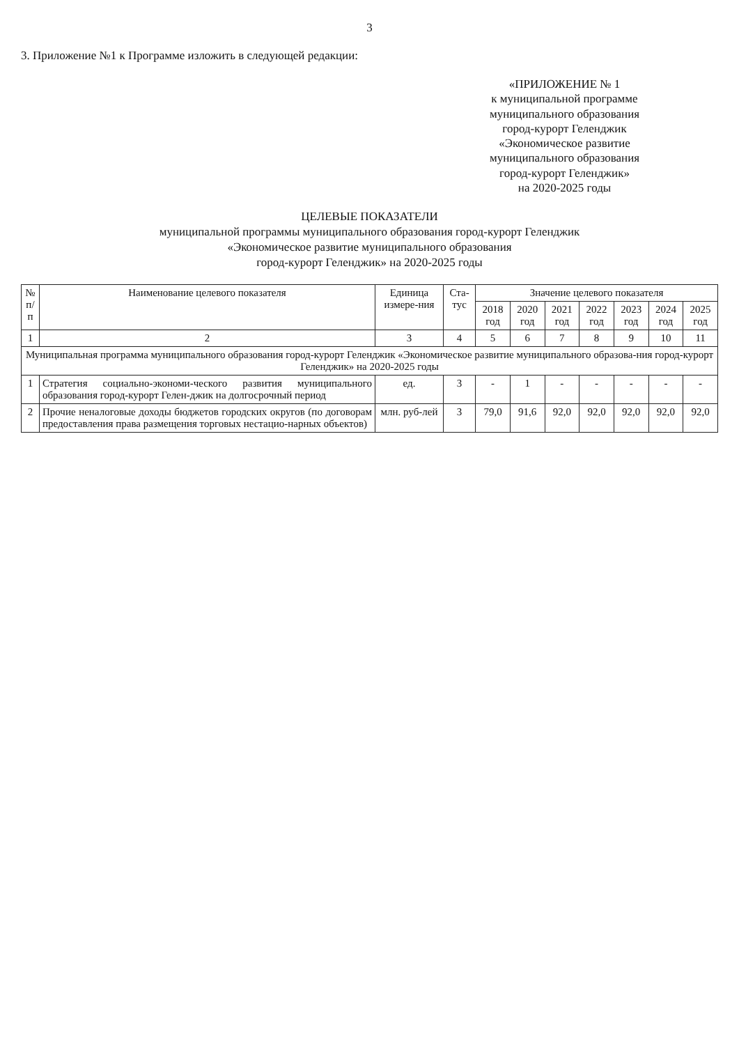3
3. Приложение №1 к Программе изложить в следующей редакции:
«ПРИЛОЖЕНИЕ № 1
к муниципальной программе
муниципального образования
город-курорт Геленджик
«Экономическое развитие
муниципального образования
город-курорт Геленджик»
на 2020-2025 годы
ЦЕЛЕВЫЕ ПОКАЗАТЕЛИ
муниципальной программы муниципального образования город-курорт Геленджик
«Экономическое развитие муниципального образования
город-курорт Геленджик» на 2020-2025 годы
| № п/п | Наименование целевого показателя | Единица измере-ния | Ста-тус | Значение целевого показателя | | | | | | |
| --- | --- | --- | --- | --- | --- | --- | --- | --- | --- | --- |
| | | | | 2018 год | 2020 год | 2021 год | 2022 год | 2023 год | 2024 год | 2025 год |
| 1 | 2 | 3 | 4 | 5 | 6 | 7 | 8 | 9 | 10 | 11 |
| Муниципальная программа муниципального образования город-курорт Геленджик «Экономическое развитие муниципального образова-ния город-курорт Геленджик» на 2020-2025 годы | | | | | | | | | | |
| 1 | Стратегия социально-экономи-ческого развития муниципального образования город-курорт Гелен-джик на долгосрочный период | ед. | 3 | - | 1 | - | - | - | - | - |
| 2 | Прочие неналоговые доходы бюджетов городских округов (по договорам предоставления права размещения торговых нестацио-нарных объектов) | млн. руб-лей | 3 | 79,0 | 91,6 | 92,0 | 92,0 | 92,0 | 92,0 | 92,0 |